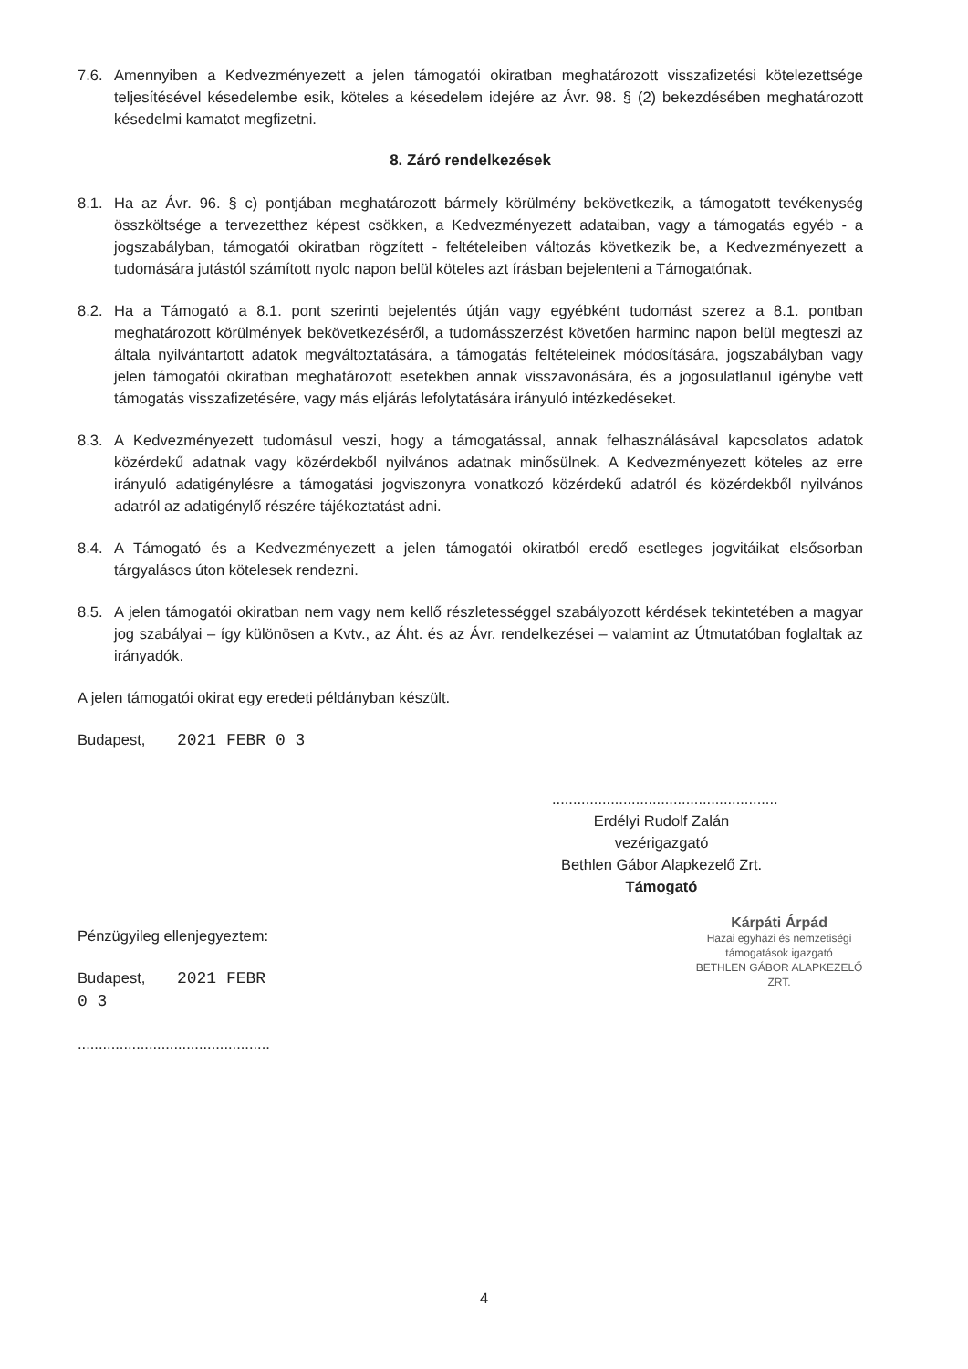7.6. Amennyiben a Kedvezményezett a jelen támogatói okiratban meghatározott visszafizetési kötelezettsége teljesítésével késedelembe esik, köteles a késedelem idejére az Ávr. 98. § (2) bekezdésében meghatározott késedelmi kamatot megfizetni.
8. Záró rendelkezések
8.1. Ha az Ávr. 96. § c) pontjában meghatározott bármely körülmény bekövetkezik, a támogatott tevékenység összköltsége a tervezetthez képest csökken, a Kedvezményezett adataiban, vagy a támogatás egyéb - a jogszabályban, támogatói okiratban rögzített - feltételeiben változás következik be, a Kedvezményezett a tudomására jutástól számított nyolc napon belül köteles azt írásban bejelenteni a Támogatónak.
8.2. Ha a Támogató a 8.1. pont szerinti bejelentés útján vagy egyébként tudomást szerez a 8.1. pontban meghatározott körülmények bekövetkezéséről, a tudomásszerzést követően harminc napon belül megteszi az általa nyilvántartott adatok megváltoztatására, a támogatás feltételeinek módosítására, jogszabályban vagy jelen támogatói okiratban meghatározott esetekben annak visszavonására, és a jogosulatlanul igénybe vett támogatás visszafizetésére, vagy más eljárás lefolytatására irányuló intézkedéseket.
8.3. A Kedvezményezett tudomásul veszi, hogy a támogatással, annak felhasználásával kapcsolatos adatok közérdekű adatnak vagy közérdekből nyilvános adatnak minősülnek. A Kedvezményezett köteles az erre irányuló adatigénylésre a támogatási jogviszonyra vonatkozó közérdekű adatról és közérdekből nyilvános adatról az adatigénylő részére tájékoztatást adni.
8.4. A Támogató és a Kedvezményezett a jelen támogatói okiratból eredő esetleges jogvitáikat elsősorban tárgyalásos úton kötelesek rendezni.
8.5. A jelen támogatói okiratban nem vagy nem kellő részletességgel szabályozott kérdések tekintetében a magyar jog szabályai – így különösen a Kvtv., az Áht. és az Ávr. rendelkezései – valamint az Útmutatóban foglaltak az irányadók.
A jelen támogatói okirat egy eredeti példányban készült.
Budapest, 2021 FEBR 0 3
......................................................
Erdélyi Rudolf Zalán
vezérigazgató
Bethlen Gábor Alapkezelő Zrt.
Támogató
Pénzügyileg ellenjegyeztem:
Budapest, 2021 FEBR 0 3
..............................................
Kárpáti Árpád
Hazai egyházi és nemzetiségi
támogatások igazgató
BETHLEN GÁBOR ALAPKEZELŐ ZRT.
4